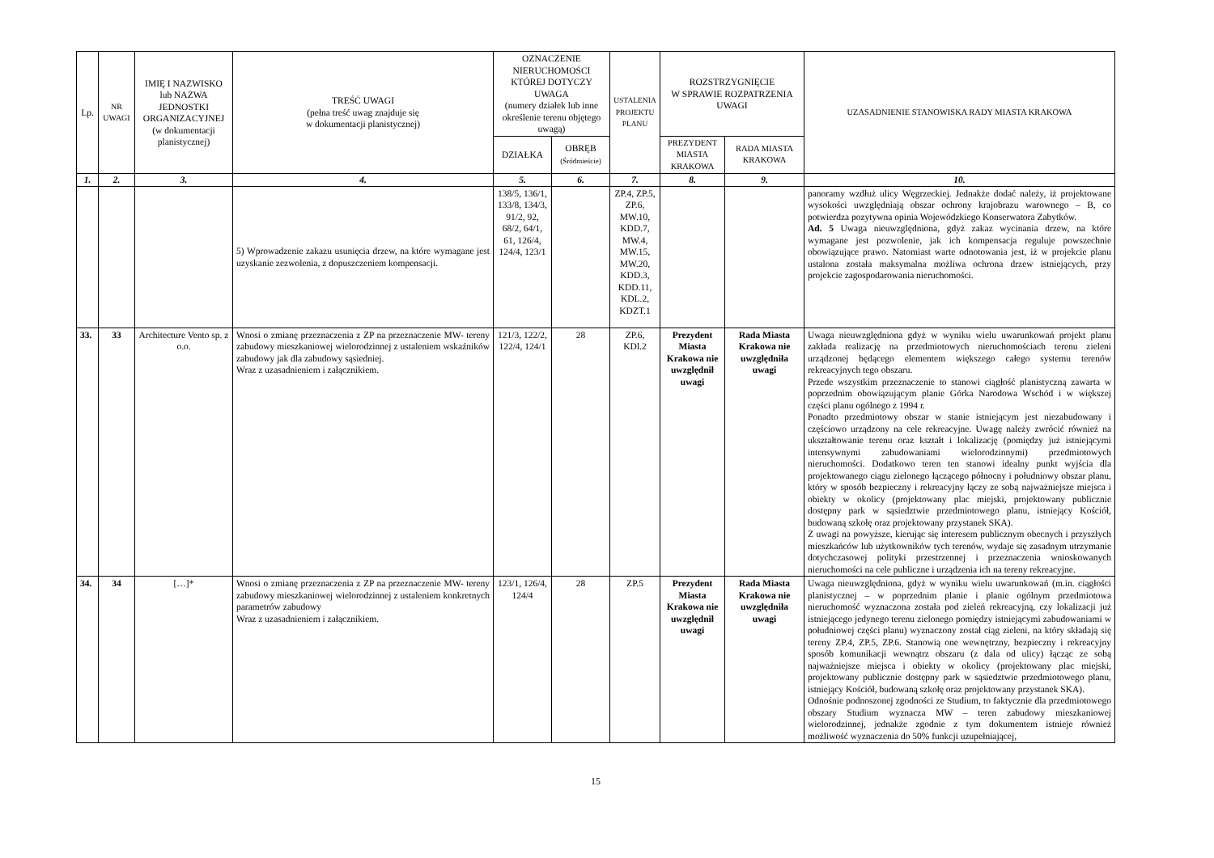| Lp. | NR UWAGI | IMIĘ I NAZWISKO lub NAZWA JEDNOSTKI ORGANIZACYJNEJ (w dokumentacji planistycznej) | TREŚĆ UWAGI (pełna treść uwag znajduje się w dokumentacji planistycznej) | OZNACZENIE NIERUCHOMOŚCI KTÓREJ DOTYCZY UWAGA (numery działek lub inne określenie terenu objętego uwagą) | | USTALENIA PROJEKTU PLANU | ROZSTRZYGNIĘCIE W SPRAWIE ROZPATRZENIA UWAGI | | UZASADNIENIE STANOWISKA RADY MIASTA KRAKOWA |
| --- | --- | --- | --- | --- | --- | --- | --- | --- | --- |
| | | | | DZIAŁKA | OBRĘB (Śródmieście) | | PREZYDENT MIASTA KRAKOWA | RADA MIASTA KRAKOWA | |
| 1. | 2. | 3. | 4. | 5. | 6. | 7. | 8. | 9. | 10. |
| | | | 5) Wprowadzenie zakazu usunięcia drzew, na które wymagane jest uzyskanie zezwolenia, z dopuszczeniem kompensacji. | 138/5, 136/1, 133/8, 134/3, 91/2, 92, 68/2, 64/1, 61, 126/4, 124/4, 123/1 | | ZP.4, ZP.5, ZP.6, MW.10, KDD.7, MW.4, MW.15, MW.20, KDD.3, KDD.11, KDL.2, KDZT.1 | | | panoramy wzdłuż ulicy Węgrzeckiej. Jednakże dodać należy, iż projektowane wysokości uwzględniają obszar ochrony krajobrazu warownego – B, co potwierdza pozytywna opinia Wojewódzkiego Konserwatora Zabytków. Ad. 5 Uwaga nieuwzględniona, gdyż zakaz wycinania drzew, na które wymagane jest pozwolenie, jak ich kompensacja reguluje powszechnie obowiązujące prawo. Natomiast warte odnotowania jest, iż w projekcie planu ustalona została maksymalna możliwa ochrona drzew istniejących, przy projekcie zagospodarowania nieruchomości. |
| 33. | 33 | Architecture Vento sp. z o.o. | Wnosi o zmianę przeznaczenia z ZP na przeznaczenie MW- tereny zabudowy mieszkaniowej wielorodzinnej z ustaleniem wskaźników zabudowy jak dla zabudowy sąsiedniej. Wraz z uzasadnieniem i załącznikiem. | 121/3, 122/2, 122/4, 124/1 | 28 | ZP.6, KDl.2 | Prezydent Miasta Krakowa nie uwzględnił uwagi | Rada Miasta Krakowa nie uwzględniła uwagi | Uwaga nieuwzględniona gdyż w wyniku wielu uwarunkowań projekt planu zakłada realizację na przedmiotowych nieruchomościach terenu zieleni urządzonej będącego elementem większego całego systemu terenów rekreacyjnych tego obszaru. Przede wszystkim przeznaczenie to stanowi ciągłość planistyczną zawarta w poprzednim obowiązującym planie Górka Narodowa Wschód i w większej części planu ogólnego z 1994 r. Ponadto przedmiotowy obszar w stanie istniejącym jest niezabudowany i częściowo urządzony na cele rekreacyjne. Uwagę należy zwrócić również na ukształtowanie terenu oraz kształt i lokalizację (pomiędzy już istniejącymi intensywnymi zabudowaniami wielorodzinnymi) przedmiotowych nieruchomości. Dodatkowo teren ten stanowi idealny punkt wyjścia dla projektowanego ciągu zielonego łączącego północny i południowy obszar planu, który w sposób bezpieczny i rekreacyjny łączy ze sobą najważniejsze miejsca i obiekty w okolicy (projektowany plac miejski, projektowany publicznie dostępny park w sąsiedztwie przedmiotowego planu, istniejący Kościół, budowaną szkołę oraz projektowany przystanek SKA). Z uwagi na powyższe, kierując się interesem publicznym obecnych i przyszłych mieszkańców lub użytkowników tych terenów, wydaje się zasadnym utrzymanie dotychczasowej polityki przestrzennej i przeznaczenia wnioskowanych nieruchomości na cele publiczne i urządzenia ich na tereny rekreacyjne. |
| 34. | 34 | […]* | Wnosi o zmianę przeznaczenia z ZP na przeznaczenie MW- tereny zabudowy mieszkaniowej wielorodzinnej z ustaleniem konkretnych parametrów zabudowy Wraz z uzasadnieniem i załącznikiem. | 123/1, 126/4, 124/4 | 28 | ZP.5 | Prezydent Miasta Krakowa nie uwzględnił uwagi | Rada Miasta Krakowa nie uwzględniła uwagi | Uwaga nieuwzględniona, gdyż w wyniku wielu uwarunkowań (m.in. ciągłości planistycznej – w poprzednim planie i planie ogólnym przedmiotowa nieruchomość wyznaczona została pod zieleń rekreacyjną, czy lokalizacji już istniejącego jedynego terenu zielonego pomiędzy istniejącymi zabudowaniami w południowej części planu) wyznaczony został ciąg zieleni, na który składają się tereny ZP.4, ZP.5, ZP.6. Stanowią one wewnętrzny, bezpieczny i rekreacyjny sposób komunikacji wewnątrz obszaru (z dala od ulicy) łącząc ze sobą najważniejsze miejsca i obiekty w okolicy (projektowany plac miejski, projektowany publicznie dostępny park w sąsiedztwie przedmiotowego planu, istniejący Kościół, budowaną szkołę oraz projektowany przystanek SKA). Odnośnie podnoszonej zgodności ze Studium, to faktycznie dla przedmiotowego obszary Studium wyznacza MW – teren zabudowy mieszkaniowej wielorodzinnej, jednakże zgodnie z tym dokumentem istnieje również możliwość wyznaczenia do 50% funkcji uzupełniającej, |
15